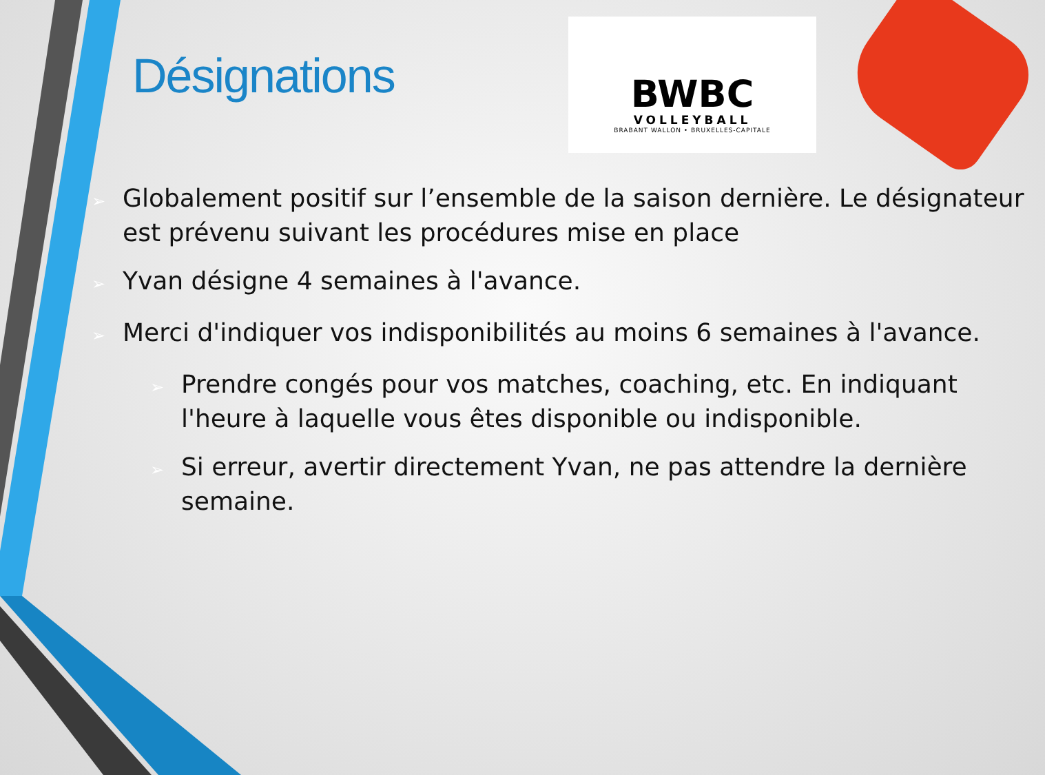Désignations
BWBC
VOLLEYBALL
BRABANT WALLON • BRUXELLES-CAPITALE
➢Globalement positif sur l’ensemble de la saison dernière. Le désignateur est prévenu suivant les procédures mise en place
➢Yvan désigne 4 semaines à l'avance.
➢Merci d'indiquer vos indisponibilités au moins 6 semaines à l'avance.
➢Prendre congés pour vos matches, coaching, etc. En indiquant l'heure à laquelle vous êtes disponible ou indisponible.
➢Si erreur, avertir directement Yvan, ne pas attendre la dernière semaine.